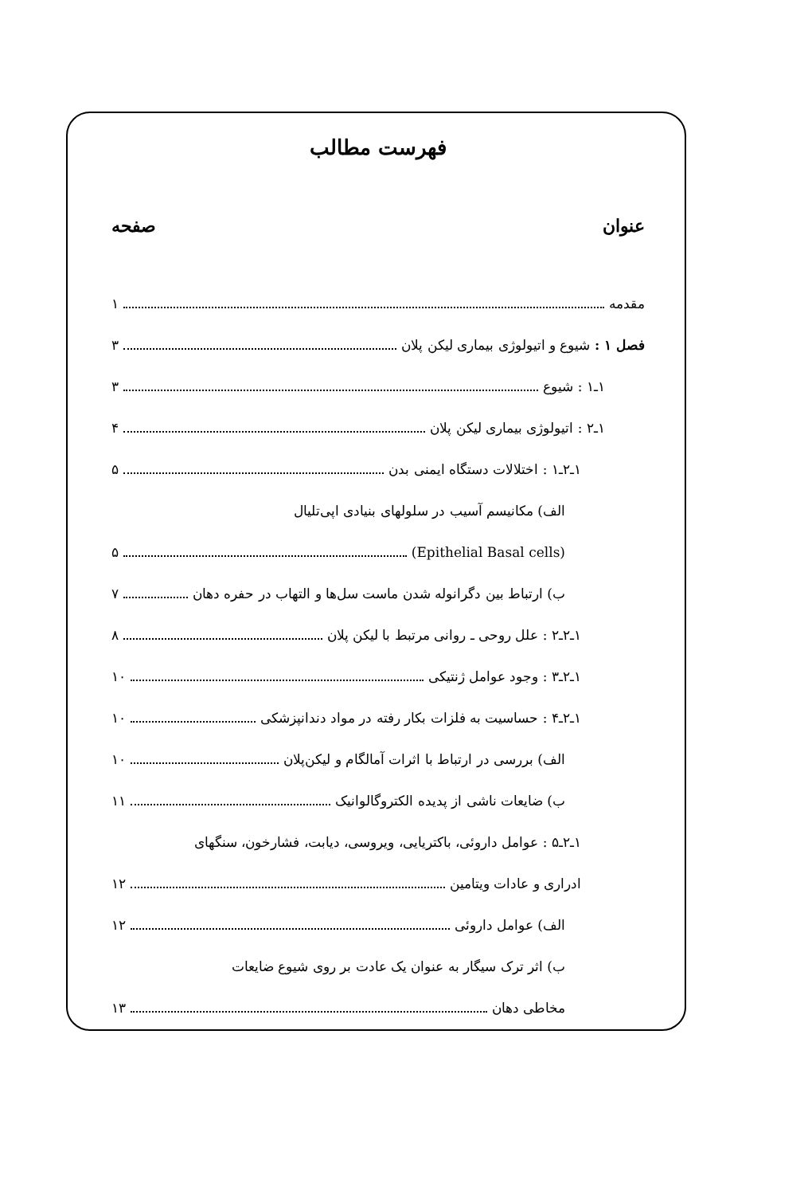فهرست مطالب
عنوان صفحه
مقدمه ۱
فصل ۱ : شیوع و اتیولوژی بیماری لیکن پلان ۳
۱ـ۱ : شیوع ۳
۱ـ۲ : اتیولوژی بیماری لیکن پلان ۴
۱ـ۲ـ۱ : اختلالات دستگاه ایمنی بدن ۵
الف) مکانیسم آسیب در سلولهای بنیادی اپی‌تلیال
(Epithelial Basal cells) ۵
ب) ارتباط بین دگرانوله شدن ماست سل‌ها و التهاب در حفره دهان ۷
۱ـ۲ـ۲ : علل روحی ـ روانی مرتبط با لیکن پلان ۸
۱ـ۲ـ۳ : وجود عوامل ژنتیکی ۱۰
۱ـ۲ـ۴ : حساسیت به فلزات بکار رفته در مواد دندانپزشکی ۱۰
الف) بررسی در ارتباط با اثرات آمالگام و لیکن‌پلان ۱۰
ب) ضایعات ناشی از پدیده الکتروگالوانیک ۱۱
۱ـ۲ـ۵ : عوامل داروئی، باکتریایی، ویروسی، دیابت، فشارخون، سنگهای
ادراری و عادات ویتامین ۱۲
الف) عوامل داروئی ۱۲
ب) اثر ترک سیگار به عنوان یک عادت بر روی شیوع ضایعات
مخاطی دهان ۱۳